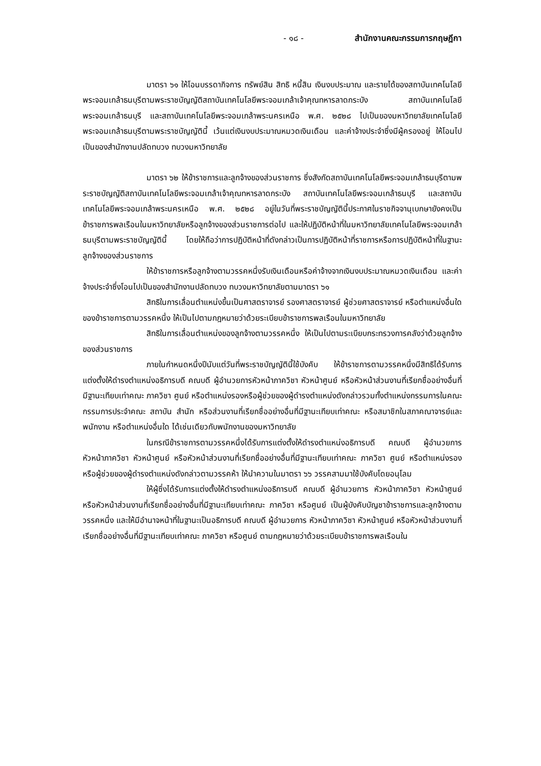- ๑๘ - สำนักงานคณะกรรมการกฤษฎีกา
มาตรา ๖๑ ให้โอนบรรดากิจการ ทรัพย์สิน สิทธิ หนี้สิน เงินงบประมาณ และรายได้ของสถาบันเทคโนโลยีพระจอมเกล้าธนบุรีตามพระราชบัญญัติสถาบันเทคโนโลยีพระจอมเกล้าเจ้าคุณทหารลาดกระบัง สถาบันเทคโนโลยีพระจอมเกล้าธนบุรี และสถาบันเทคโนโลยีพระจอมเกล้าพระนครเหนือ พ.ศ. ๒๕๒๘ ไปเป็นของมหาวิทยาลัยเทคโนโลยีพระจอมเกล้าธนบุรีตามพระราชบัญญัตินี้ เว้นแต่เงินงบประมาณหมวดเงินเดือน และค่าจ้างประจำซึ่งมีผู้ครองอยู่ ให้โอนไปเป็นของสำนักงานปลัดทบวง ทบวงมหาวิทยาลัย
มาตรา ๖๒ ให้ข้าราชการและลูกจ้างของส่วนราชการ ซึ่งสังกัดสถาบันเทคโนโลยีพระจอมเกล้าธนบุรีตามพระราชบัญญัติสถาบันเทคโนโลยีพระจอมเกล้าเจ้าคุณทหารลาดกระบัง สถาบันเทคโนโลยีพระจอมเกล้าธนบุรี และสถาบันเทคโนโลยีพระจอมเกล้าพระนครเหนือ พ.ศ. ๒๕๒๘ อยู่ในวันที่พระราชบัญญัตินี้ประกาศในราชกิจจานุเบกษายังคงเป็นข้าราชการพลเรือนในมหาวิทยาลัยหรือลูกจ้างของส่วนราชการต่อไป และให้ปฏิบัติหน้าที่ในมหาวิทยาลัยเทคโนโลยีพระจอมเกล้าธนบุรีตามพระราชบัญญัตินี้ โดยให้ถือว่าการปฏิบัติหน้าที่ดังกล่าวเป็นการปฏิบัติหน้าที่ราชการหรือการปฏิบัติหน้าที่ในฐานะลูกจ้างของส่วนราชการ
ให้ข้าราชการหรือลูกจ้างตามวรรคหนึ่งรับเงินเดือนหรือค่าจ้างจากเงินงบประมาณหมวดเงินเดือน และค่าจ้างประจำซึ่งโอนไปเป็นของสำนักงานปลัดทบวง ทบวงมหาวิทยาลัยตามมาตรา ๖๑
สิทธิในการเลื่อนตำแหน่งขึ้นเป็นศาสตราจารย์ รองศาสตราจารย์ ผู้ช่วยศาสตราจารย์ หรือตำแหน่งอื่นใด ของข้าราชการตามวรรคหนึ่ง ให้เป็นไปตามกฎหมายว่าด้วยระเบียบข้าราชการพลเรือนในมหาวิทยาลัย
สิทธิในการเลื่อนตำแหน่งของลูกจ้างตามวรรคหนึ่ง ให้เป็นไปตามระเบียบกระทรวงการคลังว่าด้วยลูกจ้างของส่วนราชการ
ภายในกำหนดหนึ่งปีนับแต่วันที่พระราชบัญญัตินี้ใช้บังคับ ให้ข้าราชการตามวรรคหนึ่งมีสิทธิได้รับการแต่งตั้งให้ดำรงตำแหน่งอธิการบดี คณบดี ผู้อำนวยการหัวหน้าภาควิชา หัวหน้าศูนย์ หรือหัวหน้าส่วนงานที่เรียกชื่ออย่างอื่นที่มีฐานะเทียบเท่าคณะ ภาควิชา ศูนย์ หรือตำแหน่งรองหรือผู้ช่วยของผู้ดำรงตำแหน่งดังกล่าวรวมทั้งตำแหน่งกรรมการในคณะกรรมการประจำคณะ สถาบัน สำนัก หรือส่วนงานที่เรียกชื่ออย่างอื่นที่มีฐานะเทียบเท่าคณะ หรือสมาชิกในสภาคณาจารย์และพนักงาน หรือตำแหน่งอื่นใด ได้เช่นเดียวกับพนักงานของมหาวิทยาลัย
ในกรณีข้าราชการตามวรรคหนึ่งได้รับการแต่งตั้งให้ดำรงตำแหน่งอธิการบดี คณบดี ผู้อำนวยการ หัวหน้าภาควิชา หัวหน้าศูนย์ หรือหัวหน้าส่วนงานที่เรียกชื่ออย่างอื่นที่มีฐานะเทียบเท่าคณะ ภาควิชา ศูนย์ หรือตำแหน่งรองหรือผู้ช่วยของผู้ดำรงตำแหน่งดังกล่าวตามวรรคห้า ให้นำความในมาตรา ๖๖ วรรคสามมาใช้บังคับโดยอนุโลม
ให้ผู้ซึ่งได้รับการแต่งตั้งให้ดำรงตำแหน่งอธิการบดี คณบดี ผู้อำนวยการ หัวหน้าภาควิชา หัวหน้าศูนย์ หรือหัวหน้าส่วนงานที่เรียกชื่ออย่างอื่นที่มีฐานะเทียบเท่าคณะ ภาควิชา หรือศูนย์ เป็นผู้บังคับบัญชาข้าราชการและลูกจ้างตามวรรคหนึ่ง และให้มีอำนาจหน้าที่ในฐานะเป็นอธิการบดี คณบดี ผู้อำนวยการ หัวหน้าภาควิชา หัวหน้าศูนย์ หรือหัวหน้าส่วนงานที่เรียกชื่ออย่างอื่นที่มีฐานะเทียบเท่าคณะ ภาควิชา หรือศูนย์ ตามกฎหมายว่าด้วยระเบียบข้าราชการพลเรือนใน